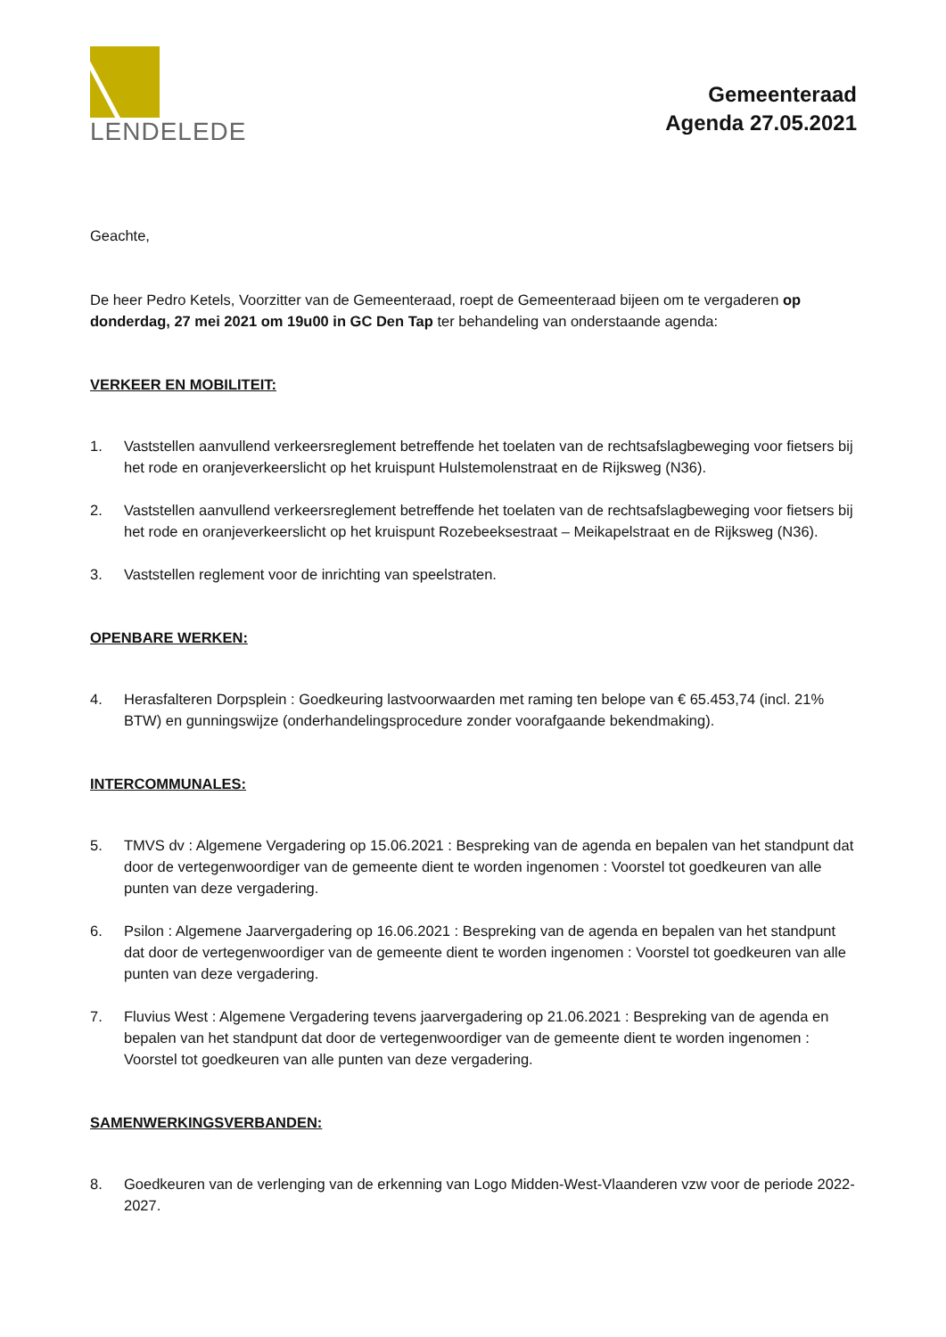LENDELEDE
Gemeenteraad
Agenda 27.05.2021
Geachte,
De heer Pedro Ketels, Voorzitter van de Gemeenteraad, roept de Gemeenteraad bijeen om te vergaderen op donderdag, 27 mei 2021 om 19u00 in GC Den Tap ter behandeling van onderstaande agenda:
VERKEER EN MOBILITEIT:
1. Vaststellen aanvullend verkeersreglement betreffende het toelaten van de rechtsafslagbeweging voor fietsers bij het rode en oranjeverkeerslicht op het kruispunt Hulstemolenstraat en de Rijksweg (N36).
2. Vaststellen aanvullend verkeersreglement betreffende het toelaten van de rechtsafslagbeweging voor fietsers bij het rode en oranjeverkeerslicht op het kruispunt Rozebeeksestraat – Meikapelstraat en de Rijksweg (N36).
3. Vaststellen reglement voor de inrichting van speelstraten.
OPENBARE WERKEN:
4. Herasfalteren Dorpsplein : Goedkeuring lastvoorwaarden met raming ten belope van € 65.453,74 (incl. 21% BTW) en gunningswijze (onderhandelingsprocedure zonder voorafgaande bekendmaking).
INTERCOMMUNALES:
5. TMVS dv : Algemene Vergadering op 15.06.2021 : Bespreking van de agenda en bepalen van het standpunt dat door de vertegenwoordiger van de gemeente dient te worden ingenomen : Voorstel tot goedkeuren van alle punten van deze vergadering.
6. Psilon : Algemene Jaarvergadering op 16.06.2021 : Bespreking van de agenda en bepalen van het standpunt dat door de vertegenwoordiger van de gemeente dient te worden ingenomen : Voorstel tot goedkeuren van alle punten van deze vergadering.
7. Fluvius West : Algemene Vergadering tevens jaarvergadering op 21.06.2021 : Bespreking van de agenda en bepalen van het standpunt dat door de vertegenwoordiger van de gemeente dient te worden ingenomen : Voorstel tot goedkeuren van alle punten van deze vergadering.
SAMENWERKINGSVERBANDEN:
8. Goedkeuren van de verlenging van de erkenning van Logo Midden-West-Vlaanderen vzw voor de periode 2022-2027.